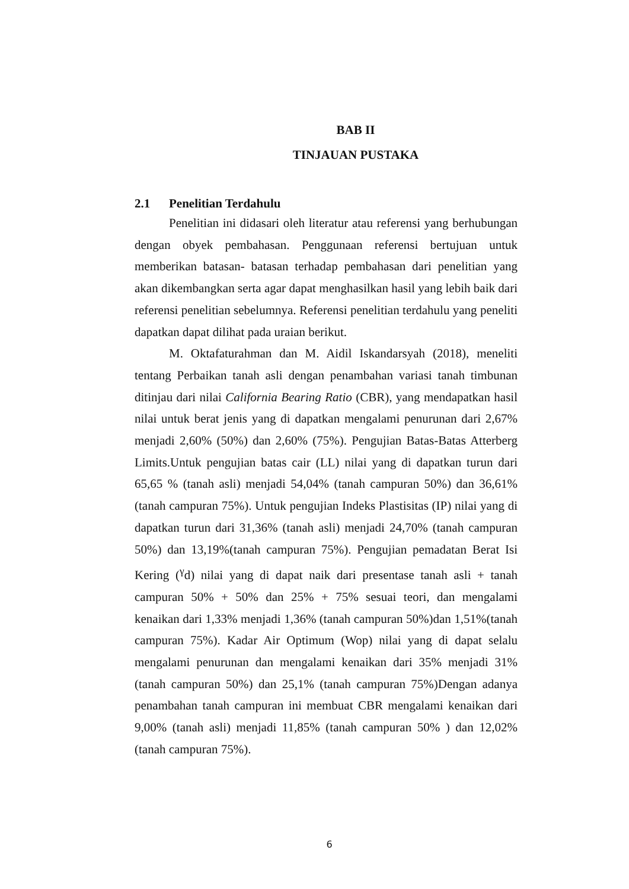BAB II
TINJAUAN PUSTAKA
2.1 Penelitian Terdahulu
Penelitian ini didasari oleh literatur atau referensi yang berhubungan dengan obyek pembahasan. Penggunaan referensi bertujuan untuk memberikan batasan- batasan terhadap pembahasan dari penelitian yang akan dikembangkan serta agar dapat menghasilkan hasil yang lebih baik dari referensi penelitian sebelumnya. Referensi penelitian terdahulu yang peneliti dapatkan dapat dilihat pada uraian berikut.
M. Oktafaturahman dan M. Aidil Iskandarsyah (2018), meneliti tentang Perbaikan tanah asli dengan penambahan variasi tanah timbunan ditinjau dari nilai California Bearing Ratio (CBR), yang mendapatkan hasil nilai untuk berat jenis yang di dapatkan mengalami penurunan dari 2,67% menjadi 2,60% (50%) dan 2,60% (75%). Pengujian Batas-Batas Atterberg Limits.Untuk pengujian batas cair (LL) nilai yang di dapatkan turun dari 65,65 % (tanah asli) menjadi 54,04% (tanah campuran 50%) dan 36,61% (tanah campuran 75%). Untuk pengujian Indeks Plastisitas (IP) nilai yang di dapatkan turun dari 31,36% (tanah asli) menjadi 24,70% (tanah campuran 50%) dan 13,19%(tanah campuran 75%). Pengujian pemadatan Berat Isi Kering (<sup>γ</sup>d) nilai yang di dapat naik dari presentase tanah asli + tanah campuran 50% + 50% dan 25% + 75% sesuai teori, dan mengalami kenaikan dari 1,33% menjadi 1,36% (tanah campuran 50%)dan 1,51%(tanah campuran 75%). Kadar Air Optimum (Wop) nilai yang di dapat selalu mengalami penurunan dan mengalami kenaikan dari 35% menjadi 31% (tanah campuran 50%) dan 25,1% (tanah campuran 75%)Dengan adanya penambahan tanah campuran ini membuat CBR mengalami kenaikan dari 9,00% (tanah asli) menjadi 11,85% (tanah campuran 50% ) dan 12,02% (tanah campuran 75%).
6